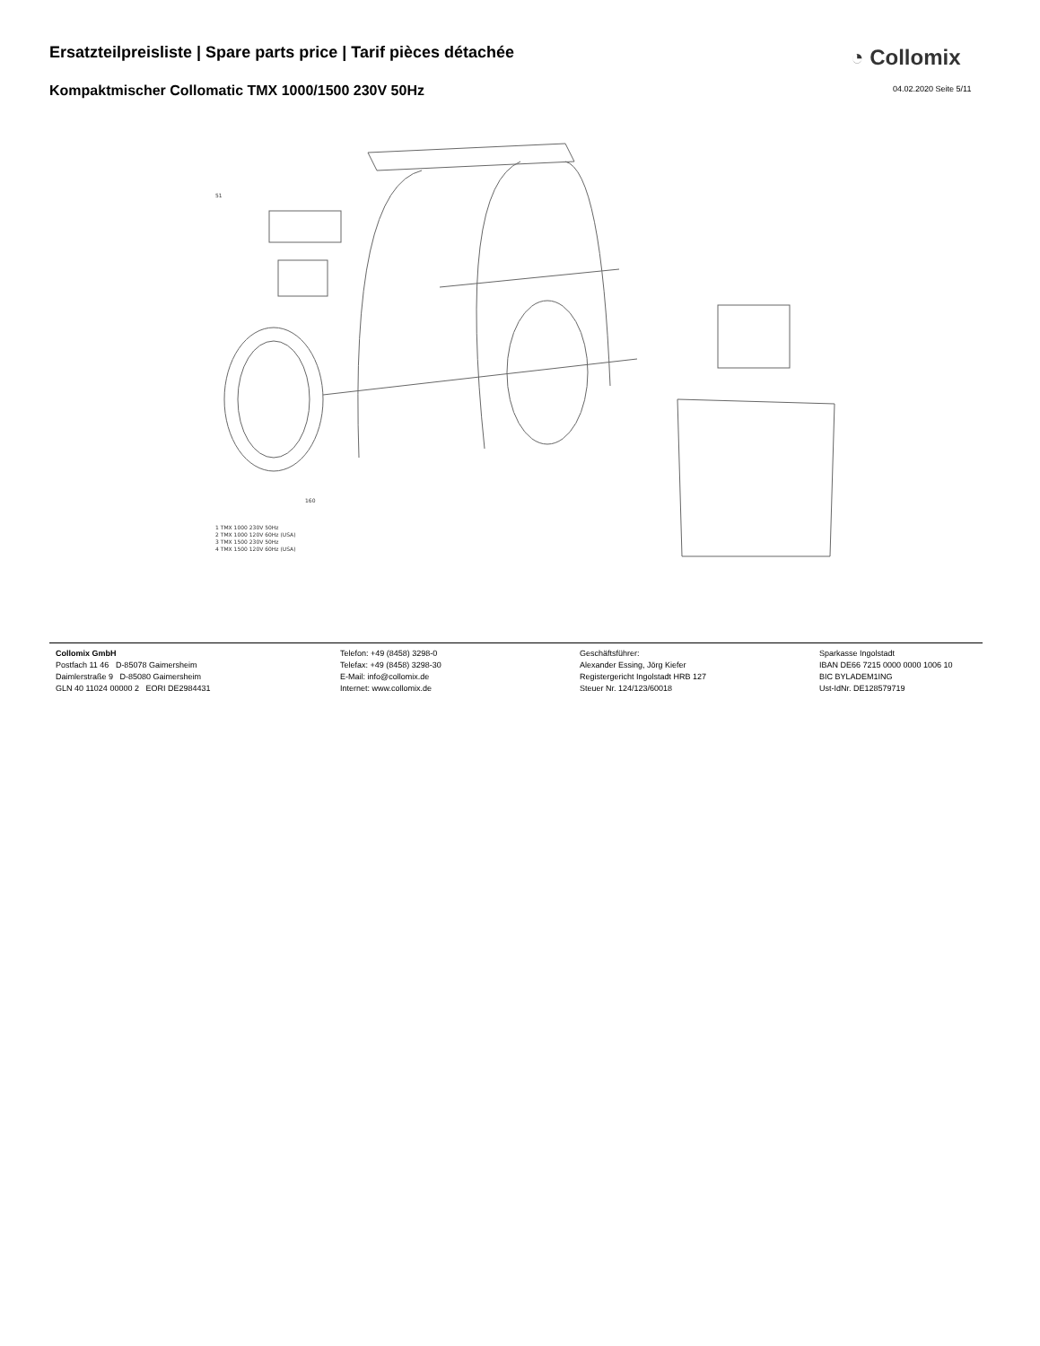Ersatzteilpreisliste | Spare parts price | Tarif pièces détachée
◔ Collomix
Kompaktmischer Collomatic TMX 1000/1500 230V 50Hz
04.02.2020 Seite 5/11
51
160
1 TMX 1000 230V 50Hz
2 TMX 1000 120V 60Hz (USA)
3 TMX 1500 230V 50Hz
4 TMX 1500 120V 60Hz (USA)
Collomix GmbH
Postfach 11 46 D-85078 Gaimersheim
Daimlerstraße 9 D-85080 Gaimersheim
GLN 40 11024 00000 2 EORI DE2984431
Telefon: +49 (8458) 3298-0
Telefax: +49 (8458) 3298-30
E-Mail: info@collomix.de
Internet: www.collomix.de
Geschäftsführer:
Alexander Essing, Jörg Kiefer
Registergericht Ingolstadt HRB 127
Steuer Nr. 124/123/60018
Sparkasse Ingolstadt
IBAN DE66 7215 0000 0000 1006 10
BIC BYLADEM1ING
Ust-IdNr. DE128579719